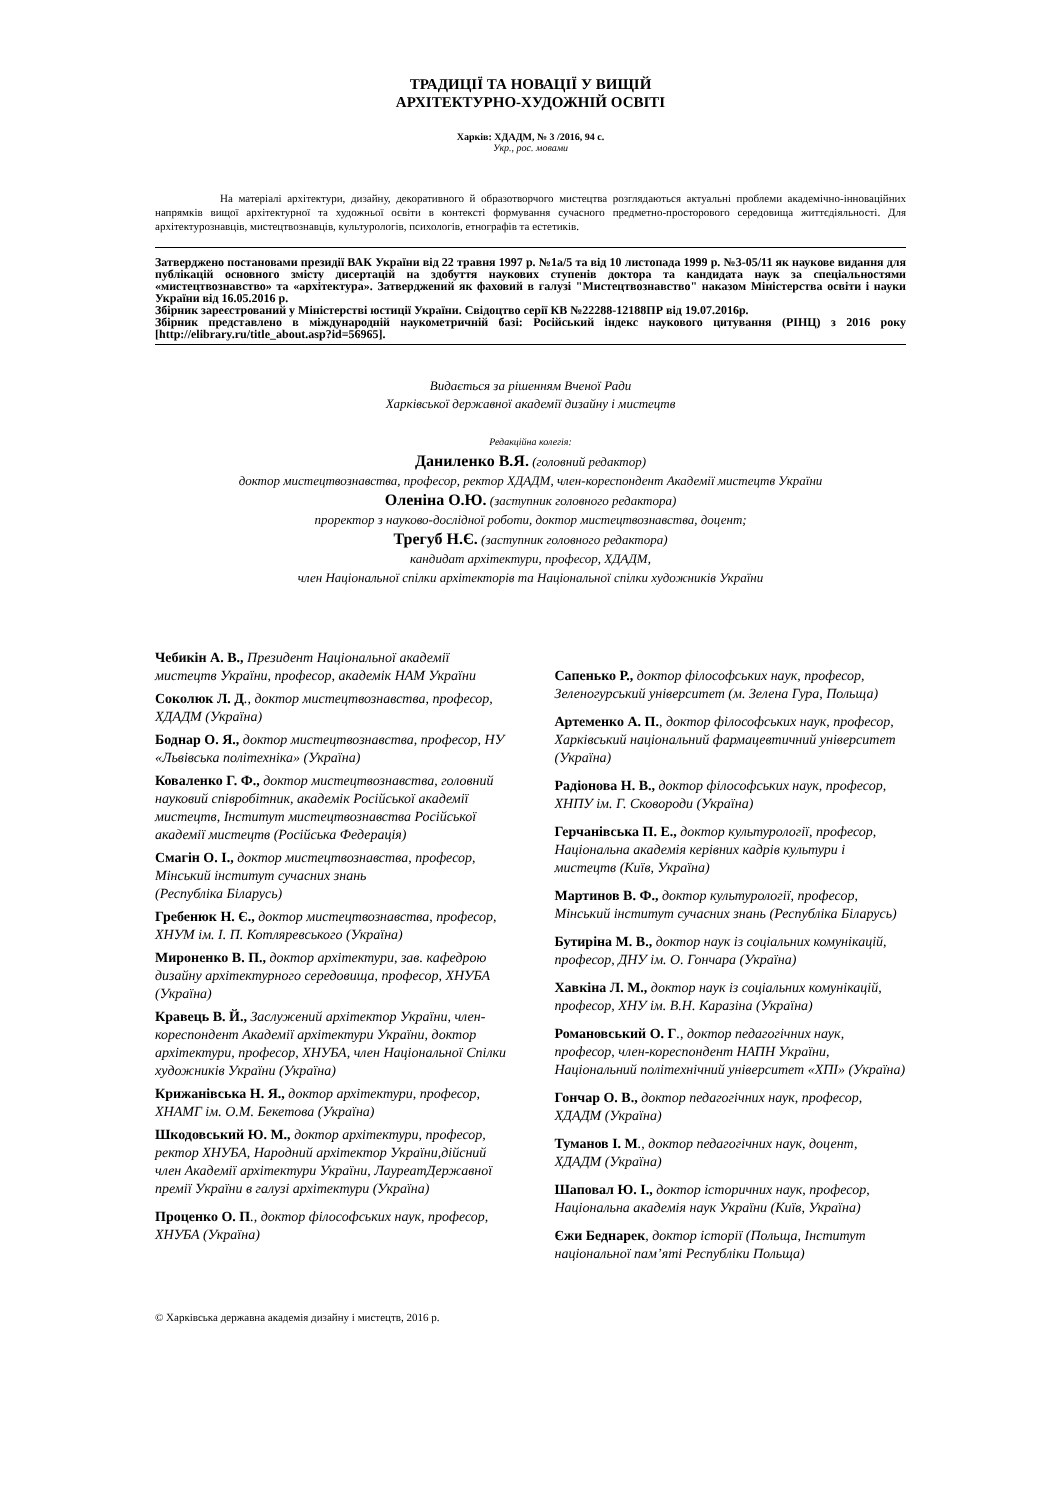ТРАДИЦІЇ ТА НОВАЦІЇ У ВИЩІЙ
АРХІТЕКТУРНО-ХУДОЖНІЙ ОСВІТІ
Харків: ХДАДМ, № 3 /2016, 94 с.
Укр., рос. мовами
На матеріалі архітектури, дизайну, декоративного й образотворчого мистецтва розглядаються актуальні проблеми академічно-інноваційних напрямків вищої архітектурної та художньої освіти в контексті формування сучасного предметно-просторового середовища життєдіяльності. Для архітектурознавців, мистецтвознавців, культурологів, психологів, етнографів та естетиків.
Затверджено постановами президії ВАК України від 22 травня 1997 р. №1а/5 та від 10 листопада 1999 р. №3-05/11 як наукове видання для публікацій основного змісту дисертацій на здобуття наукових ступенів доктора та кандидата наук за спеціальностями «мистецтвознавство» та «архітектура». Затверджений як фаховий в галузі "Мистецтвознавство" наказом Міністерства освіти і науки України від 16.05.2016 р.
Збірник зареєстрований у Міністерстві юстиції України. Свідоцтво серії КВ №22288-12188ПР від 19.07.2016р.
Збірник представлено в міждународній наукометричній базі: Російський індекс наукового цитування (РІНЦ) з 2016 року [http://elibrary.ru/title_about.asp?id=56965].
Видається за рішенням Вченої Ради
Харківської державної академії дизайну і мистецтв
Редакційна колегія:
Даниленко В.Я. (головний редактор)
доктор мистецтвознавства, професор, ректор ХДАДМ, член-кореспондент Академії мистецтв України
Оленіна О.Ю. (заступник головного редактора)
проректор з науково-дослідної роботи, доктор мистецтвознавства, доцент;
Трегуб Н.Є. (заступник головного редактора)
кандидат архітектури, професор, ХДАДМ,
член Національної спілки архітекторів та Національної спілки художників України
Чебикін А. В., Президент Національної академії мистецтв України, професор, академік НАМ України
Соколюк Л. Д., доктор мистецтвознавства, професор, ХДАДМ (Україна)
Боднар О. Я., доктор мистецтвознавства, професор, НУ «Львівська політехніка» (Україна)
Коваленко Г. Ф., доктор мистецтвознавства, головний науковий співробітник, академік Російської академії мистецтв, Інститут мистецтвознавства Російської академії мистецтв (Російська Федерація)
Смагін О. І., доктор мистецтвознавства, професор, Мінський інститут сучасних знань
(Республіка Біларусь)
Гребенюк Н. Є., доктор мистецтвознавства, професор, ХНУМ ім. І. П. Котляревського (Україна)
Мироненко В. П., доктор архітектури, зав. кафедрою дизайну архітектурного середовища, професор, ХНУБА (Україна)
Кравець В. Й., Заслужений архітектор України, член-кореспондент Академії архітектури України, доктор архітектури, професор, ХНУБА, член Національної Спілки художників України (Україна)
Крижанівська Н. Я., доктор архітектури, професор, ХНАМГ ім. О.М. Бекетова (Україна)
Шкодовський Ю. М., доктор архітектури, професор, ректор ХНУБА, Народний архітектор України,дійсний член Академії архітектури України, ЛауреатДержавної премії України в галузі архітектури (Україна)
Проценко О. П., доктор філософських наук, професор, ХНУБА (Україна)
Сапенько Р., доктор філософських наук, професор, Зеленогурський університет (м. Зелена Гура, Польща)
Артеменко А. П., доктор філософських наук, професор, Харківський національний фармацевтичний університет (Україна)
Радіонова Н. В., доктор філософських наук, професор, ХНПУ ім. Г. Сковороди (Україна)
Герчанівська П. Е., доктор культурології, професор, Національна академія керівних кадрів культури і мистецтв (Київ, Україна)
Мартинов В. Ф., доктор культурології, професор, Мінський інститут сучасних знань (Республіка Біларусь)
Бутиріна М. В., доктор наук із соціальних комунікацій, професор, ДНУ ім. О. Гончара (Україна)
Хавкіна Л. М., доктор наук із соціальних комунікацій, професор, ХНУ ім. В.Н. Каразіна (Україна)
Романовський О. Г., доктор педагогічних наук, професор, член-кореспондент НАПН України, Національний політехнічний університет «ХПІ» (Україна)
Гончар О. В., доктор педагогічних наук, професор, ХДАДМ (Україна)
Туманов І. М., доктор педагогічних наук, доцент, ХДАДМ (Україна)
Шаповал Ю. І., доктор історичних наук, професор, Національна академія наук України (Київ, Україна)
Єжи Беднарек, доктор історії (Польща, Інститут національної пам’яті Республіки Польща)
© Харківська державна академія дизайну і мистецтв, 2016 р.